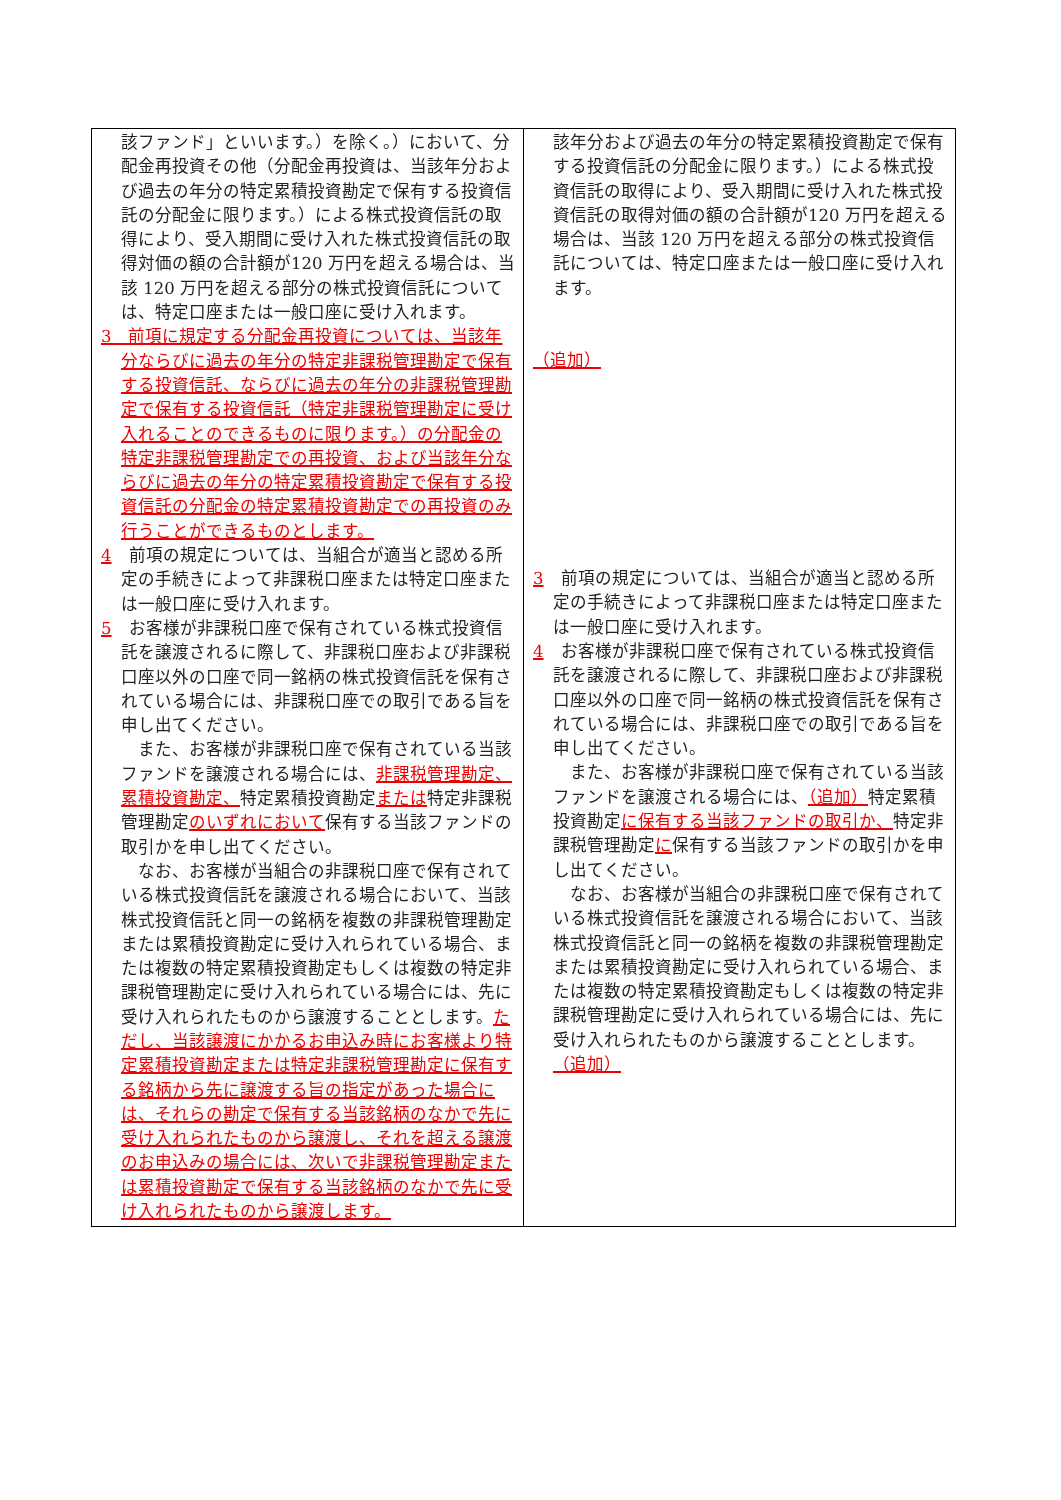| 該ファンド」といいます。）を除く。）において、分配金再投資その他（分配金再投資は、当該年分および過去の年分の特定累積投資勘定で保有する投資信託の分配金に限ります。）による株式投資信託の取得により、受入期間に受け入れた株式投資信託の取得対価の額の合計額が120 万円を超える場合は、当該 120 万円を超える部分の株式投資信託については、特定口座または一般口座に受け入れます。 3 前項に規定する分配金再投資については、当該年分ならびに過去の年分の特定非課税管理勘定で保有する投資信託、ならびに過去の年分の非課税管理勘定で保有する投資信託（特定非課税管理勘定に受け入れることのできるものに限ります。）の分配金の特定非課税管理勘定での再投資、および当該年分ならびに過去の年分の特定累積投資勘定で保有する投資信託の分配金の特定累積投資勘定での再投資のみ行うことができるものとします。 4 前項の規定については、当組合が適当と認める所定の手続きによって非課税口座または特定口座または一般口座に受け入れます。 5 お客様が非課税口座で保有されている株式投資信託を譲渡されるに際して、非課税口座および非課税口座以外の口座で同一銘柄の株式投資信託を保有されている場合には、非課税口座での取引である旨を申し出てください。 また、お客様が非課税口座で保有されている当該ファンドを譲渡される場合には、 非課税管理勘定、累積投資勘定、 特定累積投資勘定 または 特定非課税管理勘定 のいずれにおいて 保有する当該ファンドの取引かを申し出てください。 なお、お客様が当組合の非課税口座で保有されている株式投資信託を譲渡される場合において、当該株式投資信託と同一の銘柄を複数の非課税管理勘定または累積投資勘定に受け入れられている場合、または複数の特定累積投資勘定もしくは複数の特定非課税管理勘定に受け入れられている場合には、先に受け入れられたものから譲渡することとします。 ただし、当該譲渡にかかるお申込み時にお客様より特定累積投資勘定または特定非課税管理勘定に保有する銘柄から先に譲渡する旨の指定があった場合には、それらの勘定で保有する当該銘柄のなかで先に受け入れられたものから譲渡し、それを超える譲渡のお申込みの場合には、次いで非課税管理勘定または累積投資勘定で保有する当該銘柄のなかで先に受け入れられたものから譲渡します。 | 該年分および過去の年分の特定累積投資勘定で保有する投資信託の分配金に限ります。）による株式投資信託の取得により、受入期間に受け入れた株式投資信託の取得対価の額の合計額が120 万円を超える場合は、当該 120 万円を超える部分の株式投資信託については、特定口座または一般口座に受け入れます。 （追加） 3 前項の規定については、当組合が適当と認める所定の手続きによって非課税口座または特定口座または一般口座に受け入れます。 4 お客様が非課税口座で保有されている株式投資信託を譲渡されるに際して、非課税口座および非課税口座以外の口座で同一銘柄の株式投資信託を保有されている場合には、非課税口座での取引である旨を申し出てください。 また、お客様が非課税口座で保有されている当該ファンドを譲渡される場合には、 （追加） 特定累積投資勘定 に保有する当該ファンドの取引か、 特定非課税管理勘定 に 保有する当該ファンドの取引かを申し出てください。 なお、お客様が当組合の非課税口座で保有されている株式投資信託を譲渡される場合において、当該株式投資信託と同一の銘柄を複数の非課税管理勘定または累積投資勘定に受け入れられている場合、または複数の特定累積投資勘定もしくは複数の特定非課税管理勘定に受け入れられている場合には、先に受け入れられたものから譲渡することとします。 （追加） |